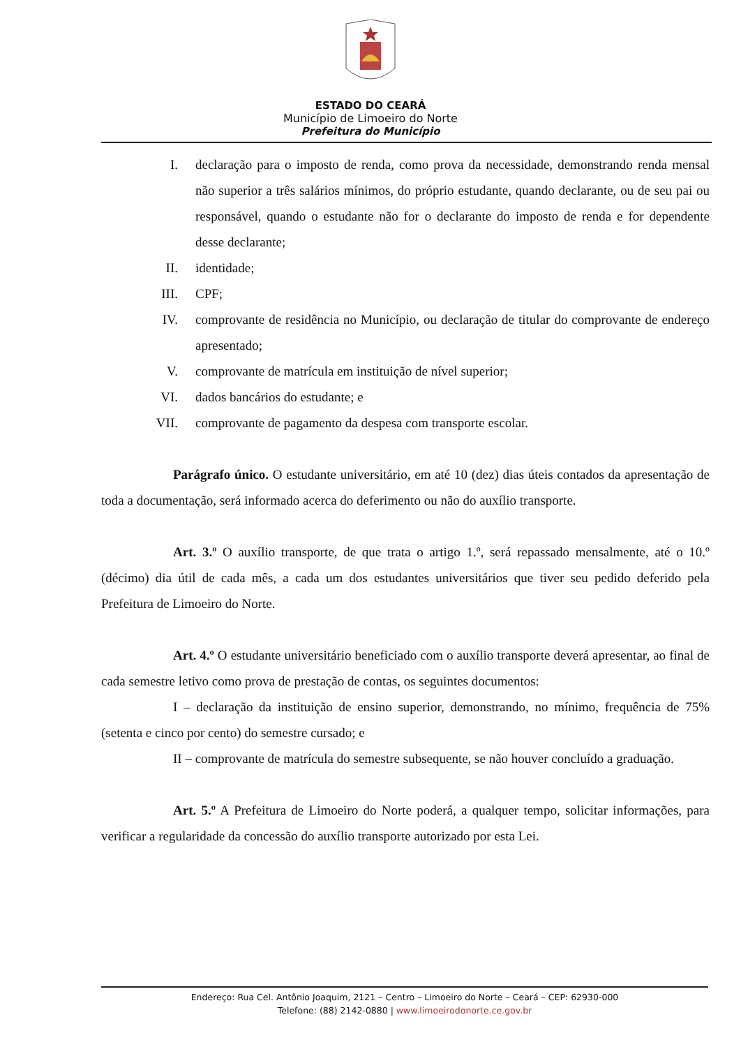ESTADO DO CEARÁ
Município de Limoeiro do Norte
Prefeitura do Município
I. declaração para o imposto de renda, como prova da necessidade, demonstrando renda mensal não superior a três salários mínimos, do próprio estudante, quando declarante, ou de seu pai ou responsável, quando o estudante não for o declarante do imposto de renda e for dependente desse declarante;
II. identidade;
III. CPF;
IV. comprovante de residência no Município, ou declaração de titular do comprovante de endereço apresentado;
V. comprovante de matrícula em instituição de nível superior;
VI. dados bancários do estudante; e
VII. comprovante de pagamento da despesa com transporte escolar.
Parágrafo único. O estudante universitário, em até 10 (dez) dias úteis contados da apresentação de toda a documentação, será informado acerca do deferimento ou não do auxílio transporte.
Art. 3.º O auxílio transporte, de que trata o artigo 1.º, será repassado mensalmente, até o 10.º (décimo) dia útil de cada mês, a cada um dos estudantes universitários que tiver seu pedido deferido pela Prefeitura de Limoeiro do Norte.
Art. 4.º O estudante universitário beneficiado com o auxílio transporte deverá apresentar, ao final de cada semestre letivo como prova de prestação de contas, os seguintes documentos:
I – declaração da instituição de ensino superior, demonstrando, no mínimo, frequência de 75% (setenta e cinco por cento) do semestre cursado; e
II – comprovante de matrícula do semestre subsequente, se não houver concluído a graduação.
Art. 5.º A Prefeitura de Limoeiro do Norte poderá, a qualquer tempo, solicitar informações, para verificar a regularidade da concessão do auxílio transporte autorizado por esta Lei.
Endereço: Rua Cel. Antônio Joaquim, 2121 – Centro – Limoeiro do Norte – Ceará – CEP: 62930-000
Telefone: (88) 2142-0880 | www.limoeirodonorte.ce.gov.br